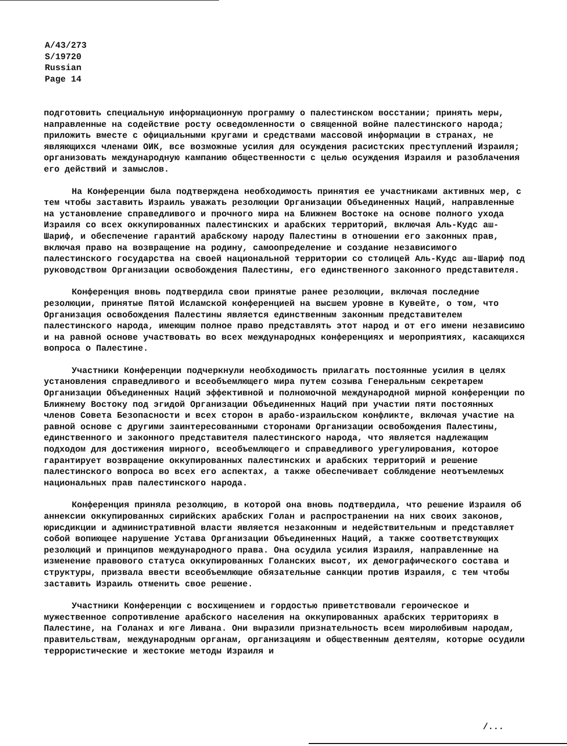A/43/273
S/19720
Russian
Page 14
подготовить специальную информационную программу о палестинском восстании; принять меры, направленные на содействие росту осведомленности о священной войне палестинского народа; приложить вместе с официальными кругами и средствами массовой информации в странах, не являющихся членами ОИК, все возможные усилия для осуждения расистских преступлений Израиля; организовать международную кампанию общественности с целью осуждения Израиля и разоблачения его действий и замыслов.
На Конференции была подтверждена необходимость принятия ее участниками активных мер, с тем чтобы заставить Израиль уважать резолюции Организации Объединенных Наций, направленные на установление справедливого и прочного мира на Ближнем Востоке на основе полного ухода Израиля со всех оккупированных палестинских и арабских территорий, включая Аль-Кудс аш-Шариф, и обеспечение гарантий арабскому народу Палестины в отношении его законных прав, включая право на возвращение на родину, самоопределение и создание независимого палестинского государства на своей национальной территории со столицей Аль-Кудс аш-Шариф под руководством Организации освобождения Палестины, его единственного законного представителя.
Конференция вновь подтвердила свои принятые ранее резолюции, включая последние резолюции, принятые Пятой Исламской конференцией на высшем уровне в Кувейте, о том, что Организация освобождения Палестины является единственным законным представителем палестинского народа, имеющим полное право представлять этот народ и от его имени независимо и на равной основе участвовать во всех международных конференциях и мероприятиях, касающихся вопроса о Палестине.
Участники Конференции подчеркнули необходимость прилагать постоянные усилия в целях установления справедливого и всеобъемлющего мира путем созыва Генеральным секретарем Организации Объединенных Наций эффективной и полномочной международной мирной конференции по Ближнему Востоку под эгидой Организации Объединенных Наций при участии пяти постоянных членов Совета Безопасности и всех сторон в арабо-израильском конфликте, включая участие на равной основе с другими заинтересованными сторонами Организации освобождения Палестины, единственного и законного представителя палестинского народа, что является надлежащим подходом для достижения мирного, всеобъемлющего и справедливого урегулирования, которое гарантирует возвращение оккупированных палестинских и арабских территорий и решение палестинского вопроса во всех его аспектах, а также обеспечивает соблюдение неотъемлемых национальных прав палестинского народа.
Конференция приняла резолюцию, в которой она вновь подтвердила, что решение Израиля об аннексии оккупированных сирийских арабских Голан и распространении на них своих законов, юрисдикции и административной власти является незаконным и недействительным и представляет собой вопиющее нарушение Устава Организации Объединенных Наций, а также соответствующих резолюций и принципов международного права. Она осудила усилия Израиля, направленные на изменение правового статуса оккупированных Голанских высот, их демографического состава и структуры, призвала ввести всеобъемлющие обязательные санкции против Израиля, с тем чтобы заставить Израиль отменить свое решение.
Участники Конференции с восхищением и гордостью приветствовали героическое и мужественное сопротивление арабского населения на оккупированных арабских территориях в Палестине, на Голанах и юге Ливана. Они выразили признательность всем миролюбивым народам, правительствам, международным органам, организациям и общественным деятелям, которые осудили террористические и жестокие методы Израиля и
/...